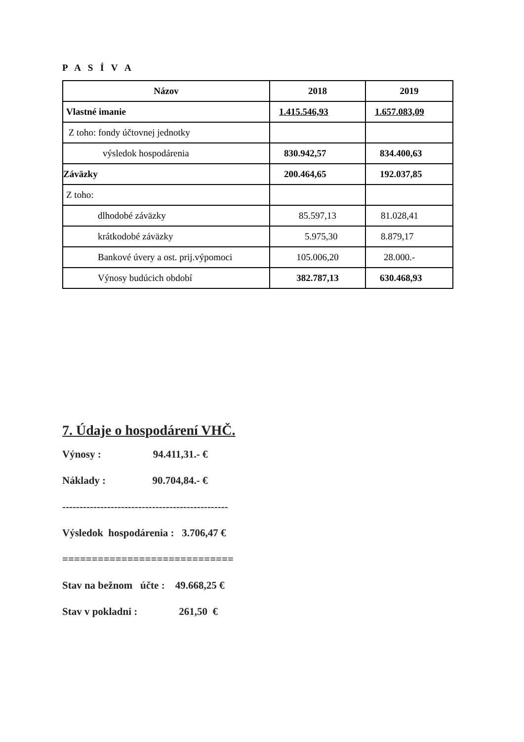P A S Í V A
| Názov | 2018 | 2019 |
| --- | --- | --- |
| Vlastné imanie | 1.415.546,93 | 1.657.083,09 |
| Z toho: fondy účtovnej jednotky | | |
| výsledok hospodárenia | 830.942,57 | 834.400,63 |
| Záväzky | 200.464,65 | 192.037,85 |
| Z toho: | | |
| dlhodobé záväzky | 85.597,13 | 81.028,41 |
| krátkodobé záväzky | 5.975,30 | 8.879,17 |
| Bankové úvery a ost. prij.výpomoci | 105.006,20 | 28.000.- |
| Výnosy budúcich období | 382.787,13 | 630.468,93 |
7. Údaje o hospodárení VHČ.
Výnosy : 94.411,31.- €
Náklady : 90.704,84.- €
------------------------------------------------
Výsledok hospodárenia : 3.706,47 €
=============================
Stav na bežnom účte : 49.668,25 €
Stav v pokladni : 261,50 €